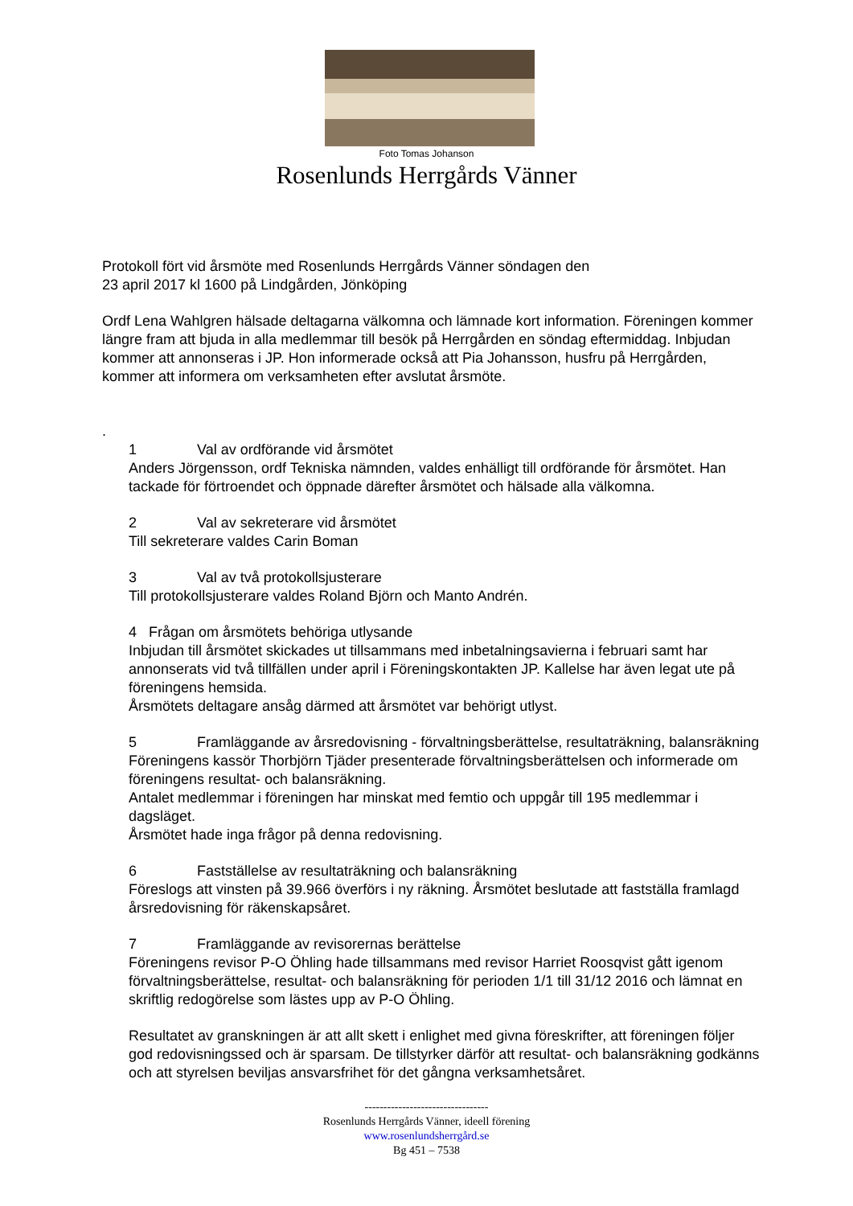Foto Tomas Johanson
Rosenlunds Herrgårds Vänner
Protokoll fört vid årsmöte med Rosenlunds Herrgårds Vänner söndagen den
23 april 2017 kl 1600 på Lindgården, Jönköping
Ordf Lena Wahlgren hälsade deltagarna välkomna och lämnade kort information. Föreningen kommer längre fram att bjuda in alla medlemmar till besök på Herrgården en söndag eftermiddag. Inbjudan kommer att annonseras i JP. Hon informerade också att Pia Johansson, husfru på Herrgården, kommer att informera om verksamheten efter avslutat årsmöte.
.
1 Val av ordförande vid årsmötet
Anders Jörgensson, ordf Tekniska nämnden, valdes enhälligt till ordförande för årsmötet. Han tackade för förtroendet och öppnade därefter årsmötet och hälsade alla välkomna.
2 Val av sekreterare vid årsmötet
Till sekreterare valdes Carin Boman
3 Val av två protokollsjusterare
Till protokollsjusterare valdes Roland Björn och Manto Andrén.
4 Frågan om årsmötets behöriga utlysande
Inbjudan till årsmötet skickades ut tillsammans med inbetalningsavierna i februari samt har annonserats vid två tillfällen under april i Föreningskontakten JP. Kallelse har även legat ute på föreningens hemsida.
Årsmötets deltagare ansåg därmed att årsmötet var behörigt utlyst.
5 Framläggande av årsredovisning - förvaltningsberättelse, resultaträkning, balansräkning
Föreningens kassör Thorbjörn Tjäder presenterade förvaltningsberättelsen och informerade om föreningens resultat- och balansräkning.
Antalet medlemmar i föreningen har minskat med femtio och uppgår till 195 medlemmar i dagsläget.
Årsmötet hade inga frågor på denna redovisning.
6 Fastställelse av resultaträkning och balansräkning
Föreslogs att vinsten på 39.966 överförs i ny räkning. Årsmötet beslutade att fastställa framlagd årsredovisning för räkenskapsåret.
7 Framläggande av revisorernas berättelse
Föreningens revisor P-O Öhling hade tillsammans med revisor Harriet Roosqvist gått igenom förvaltningsberättelse, resultat- och balansräkning för perioden 1/1 till 31/12 2016 och lämnat en skriftlig redogörelse som lästes upp av P-O Öhling.
Resultatet av granskningen är att allt skett i enlighet med givna föreskrifter, att föreningen följer god redovisningssed och är sparsam. De tillstyrker därför att resultat- och balansräkning godkänns och att styrelsen beviljas ansvarsfrihet för det gångna verksamhetsåret.
---------------------------------
Rosenlunds Herrgårds Vänner, ideell förening
www.rosenlundsherrgård.se
Bg 451 – 7538